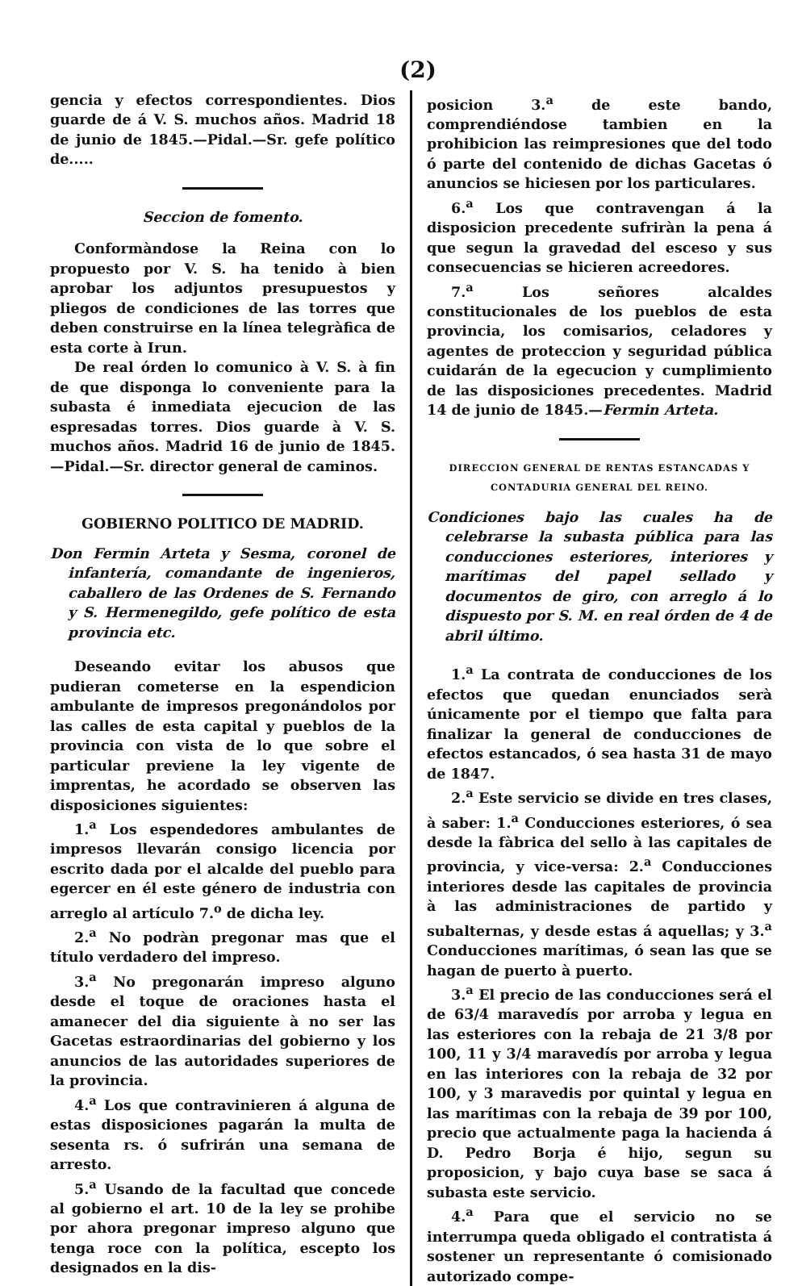(2)
gencia y efectos correspondientes. Dios guarde de á V. S. muchos años. Madrid 18 de junio de 1845.—Pidal.—Sr. gefe político de.....
Seccion de fomento.
Conformàndose la Reina con lo propuesto por V. S. ha tenido à bien aprobar los adjuntos presupuestos y pliegos de condiciones de las torres que deben construirse en la línea telegràfica de esta corte à Irun.
De real órden lo comunico à V. S. à fin de que disponga lo conveniente para la subasta é inmediata ejecucion de las espresadas torres. Dios guarde à V. S. muchos años. Madrid 16 de junio de 1845.—Pidal.—Sr. director general de caminos.
GOBIERNO POLITICO DE MADRID.
Don Fermin Arteta y Sesma, coronel de infantería, comandante de ingenieros, caballero de las Ordenes de S. Fernando y S. Hermenegildo, gefe político de esta provincia etc.
Deseando evitar los abusos que pudieran cometerse en la espendicion ambulante de impresos pregonándolos por las calles de esta capital y pueblos de la provincia con vista de lo que sobre el particular previene la ley vigente de imprentas, he acordado se observen las disposiciones siguientes:
1.<sup>a</sup> Los espendedores ambulantes de impresos llevarán consigo licencia por escrito dada por el alcalde del pueblo para egercer en él este género de industria con arreglo al artículo 7.<sup>o</sup> de dicha ley.
2.<sup>a</sup> No podràn pregonar mas que el título verdadero del impreso.
3.<sup>a</sup> No pregonarán impreso alguno desde el toque de oraciones hasta el amanecer del dia siguiente à no ser las Gacetas estraordinarias del gobierno y los anuncios de las autoridades superiores de la provincia.
4.<sup>a</sup> Los que contravinieren á alguna de estas disposiciones pagarán la multa de sesenta rs. ó sufrirán una semana de arresto.
5.<sup>a</sup> Usando de la facultad que concede al gobierno el art. 10 de la ley se prohibe por ahora pregonar impreso alguno que tenga roce con la política, escepto los designados en la dis-
posicion 3.<sup>a</sup> de este bando, comprendiéndose tambien en la prohibicion las reimpresiones que del todo ó parte del contenido de dichas Gacetas ó anuncios se hiciesen por los particulares.
6.<sup>a</sup> Los que contravengan á la disposicion precedente sufriràn la pena á que segun la gravedad del esceso y sus consecuencias se hicieren acreedores.
7.<sup>a</sup> Los señores alcaldes constitucionales de los pueblos de esta provincia, los comisarios, celadores y agentes de proteccion y seguridad pública cuidarán de la egecucion y cumplimiento de las disposiciones precedentes. Madrid 14 de junio de 1845.—Fermin Arteta.
DIRECCION GENERAL DE RENTAS ESTANCADAS Y CONTADURIA GENERAL DEL REINO.
Condiciones bajo las cuales ha de celebrarse la subasta pública para las conducciones esteriores, interiores y marítimas del papel sellado y documentos de giro, con arreglo á lo dispuesto por S. M. en real órden de 4 de abril último.
1.<sup>a</sup> La contrata de conducciones de los efectos que quedan enunciados serà únicamente por el tiempo que falta para finalizar la general de conducciones de efectos estancados, ó sea hasta 31 de mayo de 1847.
2.<sup>a</sup> Este servicio se divide en tres clases, à saber: 1.<sup>a</sup> Conducciones esteriores, ó sea desde la fàbrica del sello à las capitales de provincia, y vice-versa: 2.<sup>a</sup> Conducciones interiores desde las capitales de provincia à las administraciones de partido y subalternas, y desde estas á aquellas; y 3.<sup>a</sup> Conducciones marítimas, ó sean las que se hagan de puerto à puerto.
3.<sup>a</sup> El precio de las conducciones será el de 63/4 maravedís por arroba y legua en las esteriores con la rebaja de 21 3/8 por 100, 11 y 3/4 maravedís por arroba y legua en las interiores con la rebaja de 32 por 100, y 3 maravedis por quintal y legua en las marítimas con la rebaja de 39 por 100, precio que actualmente paga la hacienda á D. Pedro Borja é hijo, segun su proposicion, y bajo cuya base se saca á subasta este servicio.
4.<sup>a</sup> Para que el servicio no se interrumpa queda obligado el contratista á sostener un representante ó comisionado autorizado compe-